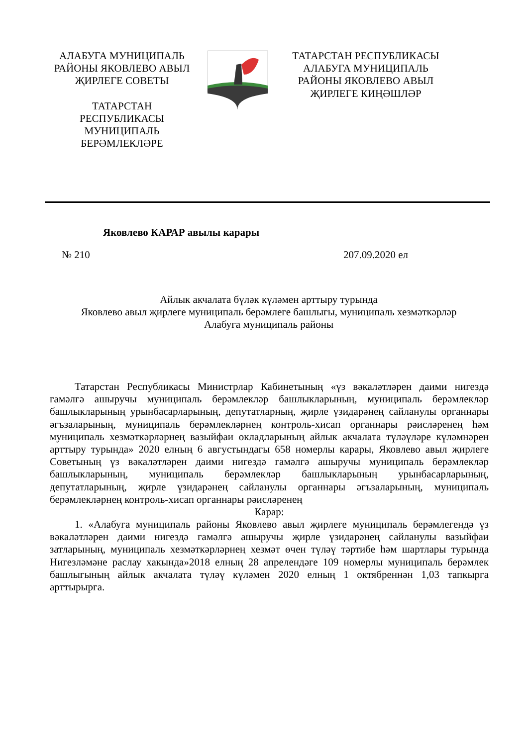АЛАБУГА МУНИЦИПАЛЬ РАЙОНЫ ЯКОВЛЕВО АВЫЛ ҖИРЛЕГЕ СОВЕТЫ
ТАТАРСТАН
РЕСПУБЛИКАСЫ
МУНИЦИПАЛЬ
БЕРӘМЛЕКЛӘРЕ
ТАТАРСТАН РЕСПУБЛИКАСЫ
АЛАБУГА МУНИЦИПАЛЬ
РАЙОНЫ ЯКОВЛЕВО АВЫЛ
ҖИРЛЕГЕ КИҢӘШЛӘР
Яковлево КАРАР авылы карары
№ 210 207.09.2020 ел
Айлык акчалата бүләк күләмен арттыру турында
Яковлево авыл җирлеге муниципаль берәмлеге башлыгы, муниципаль хезмәткәрләр
Алабуга муниципаль районы
Татарстан Республикасы Министрлар Кабинетының «үз вәкаләтләрен даими нигездә гамәлгә ашыручы муниципаль берәмлекләр башлыкларының, муниципаль берәмлекләр башлыкларының урынбасарларының, депутатларның, җирле үзидарәнең сайланулы органнары әгъзаларының, муниципаль берәмлекләрнең контроль-хисап органнары рәисләренең һәм муниципаль хезмәткәрләрнең вазыйфаи окладларының айлык акчалата түләүләре күләмнәрен арттыру турында» 2020 елның 6 августындагы 658 номерлы карары, Яковлево авыл җирлеге Советының үз вәкаләтләрен даими нигездә гамәлгә ашыручы муниципаль берәмлекләр башлыкларының, муниципаль берәмлекләр башлыкларының урынбасарларының, депутатларының, җирле үзидарәнең сайланулы органнары әгъзаларының, муниципаль берәмлекләрнең контроль-хисап органнары рәисләренең
Карар:
1. «Алабуга муниципаль районы Яковлево авыл җирлеге муниципаль берәмлегендә үз вәкаләтләрен даими нигездә гамәлгә ашыручы җирле үзидарәнең сайланулы вазыйфаи затларының, муниципаль хезмәткәрләрнең хезмәт өчен түләү тәртибе һәм шартлары турында Нигезләмәне раслау хакында»2018 елның 28 апрелендәге 109 номерлы муниципаль берәмлек башлыгының айлык акчалата түләү күләмен 2020 елның 1 октябреннән 1,03 тапкырга арттырырга.